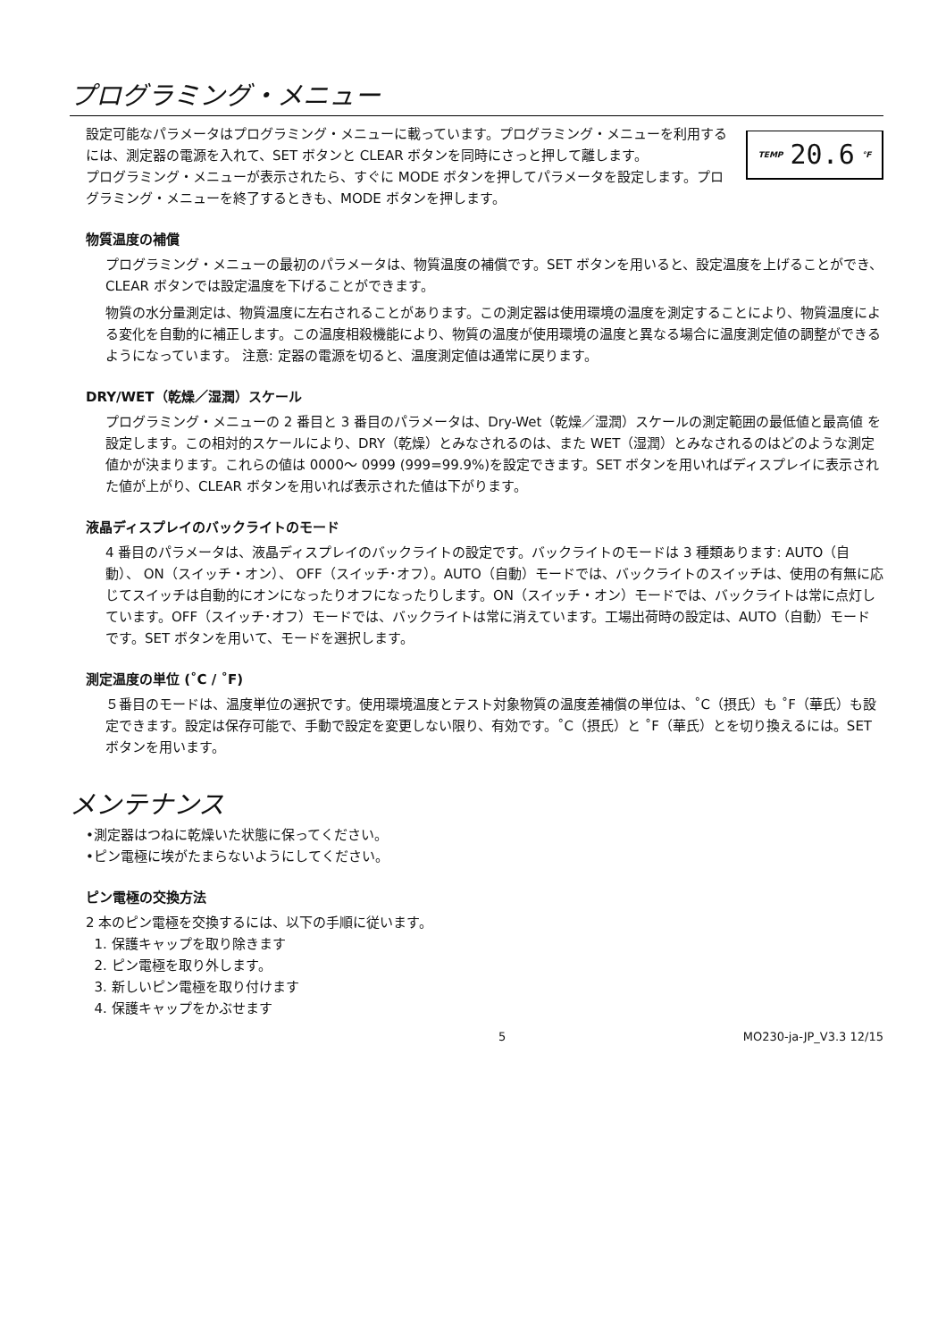プログラミング・メニュー
TEMP 20.6 °F
設定可能なパラメータはプログラミング・メニューに載っています。プログラミング・メニューを利用するには、測定器の電源を入れて、SET ボタンと CLEAR ボタンを同時にさっと押して離します。
プログラミング・メニューが表示されたら、すぐに MODE ボタンを押してパラメータを設定します。プログラミング・メニューを終了するときも、MODE ボタンを押します。
物質温度の補償
プログラミング・メニューの最初のパラメータは、物質温度の補償です。SET ボタンを用いると、設定温度を上げることができ、CLEAR ボタンでは設定温度を下げることができます。
物質の水分量測定は、物質温度に左右されることがあります。この測定器は使用環境の温度を測定することにより、物質温度による変化を自動的に補正します。この温度相殺機能により、物質の温度が使用環境の温度と異なる場合に温度測定値の調整ができるようになっています。 注意: 定器の電源を切ると、温度測定値は通常に戻ります。
DRY/WET（乾燥／湿潤）スケール
プログラミング・メニューの 2 番目と 3 番目のパラメータは、Dry-Wet（乾燥／湿潤）スケールの測定範囲の最低値と最高値 を設定します。この相対的スケールにより、DRY（乾燥）とみなされるのは、また WET（湿潤）とみなされるのはどのような測定値かが決まります。これらの値は 0000～ 0999 (999=99.9%)を設定できます。SET ボタンを用いればディスプレイに表示された値が上がり、CLEAR ボタンを用いれば表示された値は下がります。
液晶ディスプレイのバックライトのモード
4 番目のパラメータは、液晶ディスプレイのバックライトの設定です。バックライトのモードは 3 種類あります: AUTO（自動）、 ON（スイッチ・オン）、 OFF（スイッチ･オフ）。AUTO（自動）モードでは、バックライトのスイッチは、使用の有無に応じてスイッチは自動的にオンになったりオフになったりします。ON（スイッチ・オン）モードでは、バックライトは常に点灯しています。OFF（スイッチ･オフ）モードでは、バックライトは常に消えています。工場出荷時の設定は、AUTO（自動）モードです。SET ボタンを用いて、モードを選択します。
測定温度の単位 (˚C / ˚F)
５番目のモードは、温度単位の選択です。使用環境温度とテスト対象物質の温度差補償の単位は、˚C（摂氏）も ˚F（華氏）も設定できます。設定は保存可能で、手動で設定を変更しない限り、有効です。˚C（摂氏）と ˚F（華氏）とを切り換えるには。SET ボタンを用います。
メンテナンス
•測定器はつねに乾燥いた状態に保ってください。
•ピン電極に埃がたまらないようにしてください。
ピン電極の交換方法
2 本のピン電極を交換するには、以下の手順に従います。
1. 保護キャップを取り除きます
2. ピン電極を取り外します。
3. 新しいピン電極を取り付けます
4. 保護キャップをかぶせます
5 MO230-ja-JP_V3.3 12/15